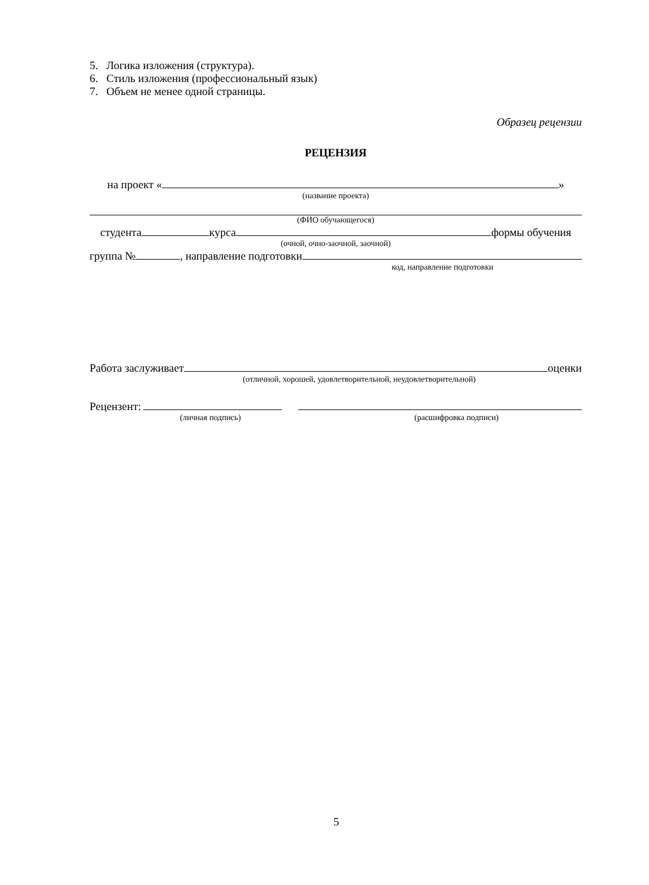5. Логика изложения (структура).
6. Стиль изложения (профессиональный язык)
7. Объем не менее одной страницы.
Образец рецензии
РЕЦЕНЗИЯ
на проект « »
(название проекта)
(ФИО обучающегося)
студента курса формы обучения
(очной, очно-заочной, заочной)
группа № , направление подготовки
код, направление подготовки
Работа заслуживает оценки
(отличной, хорошей, удовлетворительной, неудовлетворительной)
Рецензент:
(личная подпись) (расшифровка подписи)
5